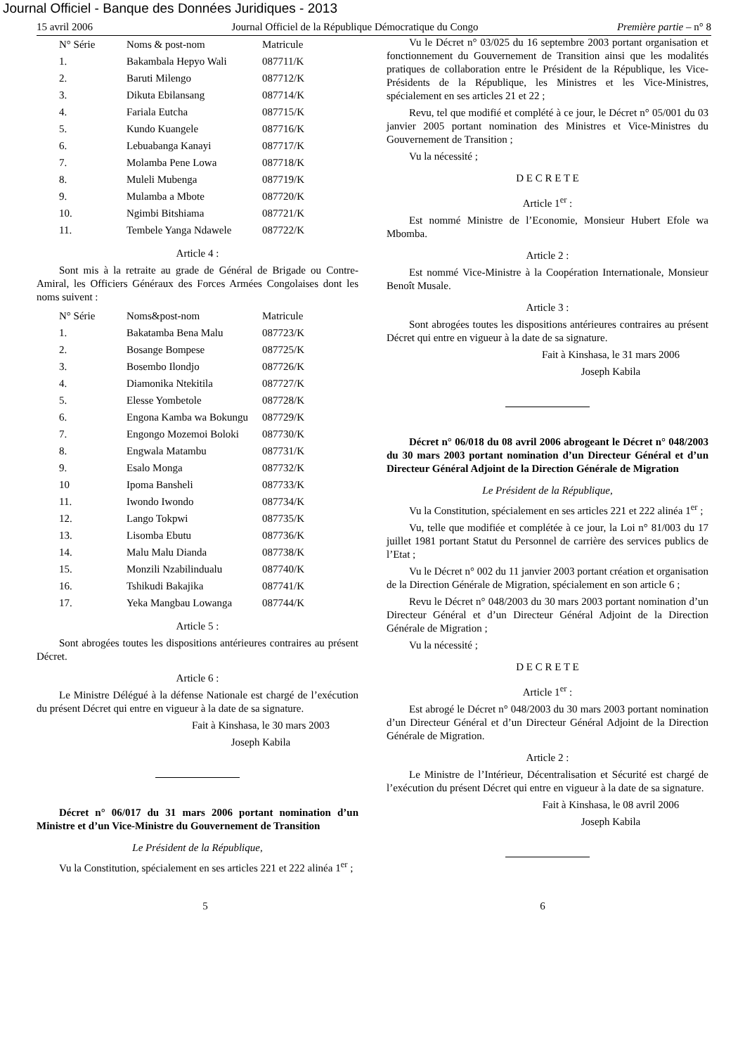Journal Officiel - Banque des Données Juridiques - 2013
15 avril 2006 Journal Officiel de la République Démocratique du Congo Première partie – n° 8
| N° Série | Noms & post-nom | Matricule |
| --- | --- | --- |
| 1. | Bakambala Hepyo Wali | 087711/K |
| 2. | Baruti Milengo | 087712/K |
| 3. | Dikuta Ebilansang | 087714/K |
| 4. | Fariala Eutcha | 087715/K |
| 5. | Kundo Kuangele | 087716/K |
| 6. | Lebuabanga Kanayi | 087717/K |
| 7. | Molamba Pene Lowa | 087718/K |
| 8. | Muleli Mubenga | 087719/K |
| 9. | Mulamba a Mbote | 087720/K |
| 10. | Ngimbi Bitshiama | 087721/K |
| 11. | Tembele Yanga Ndawele | 087722/K |
Article 4 :
Sont mis à la retraite au grade de Général de Brigade ou Contre-Amiral, les Officiers Généraux des Forces Armées Congolaises dont les noms suivent :
| N° Série | Noms&post-nom | Matricule |
| --- | --- | --- |
| 1. | Bakatamba Bena Malu | 087723/K |
| 2. | Bosange Bompese | 087725/K |
| 3. | Bosembo Ilondjo | 087726/K |
| 4. | Diamonika Ntekitila | 087727/K |
| 5. | Elesse Yombetole | 087728/K |
| 6. | Engona Kamba wa Bokungu | 087729/K |
| 7. | Engongo Mozemoi Boloki | 087730/K |
| 8. | Engwala Matambu | 087731/K |
| 9. | Esalo Monga | 087732/K |
| 10 | Ipoma Bansheli | 087733/K |
| 11. | Iwondo Iwondo | 087734/K |
| 12. | Lango Tokpwi | 087735/K |
| 13. | Lisomba Ebutu | 087736/K |
| 14. | Malu Malu Dianda | 087738/K |
| 15. | Monzili Nzabilindualu | 087740/K |
| 16. | Tshikudi Bakajika | 087741/K |
| 17. | Yeka Mangbau Lowanga | 087744/K |
Article 5 :
Sont abrogées toutes les dispositions antérieures contraires au présent Décret.
Article 6 :
Le Ministre Délégué à la défense Nationale est chargé de l’exécution du présent Décret qui entre en vigueur à la date de sa signature.
Fait à Kinshasa, le 30 mars 2003
Joseph Kabila
Décret n° 06/017 du 31 mars 2006 portant nomination d’un Ministre et d’un Vice-Ministre du Gouvernement de Transition
Le Président de la République,
Vu la Constitution, spécialement en ses articles 221 et 222 alinéa 1<sup>er</sup> ;
Vu le Décret n° 03/025 du 16 septembre 2003 portant organisation et fonctionnement du Gouvernement de Transition ainsi que les modalités pratiques de collaboration entre le Président de la République, les Vice-Présidents de la République, les Ministres et les Vice-Ministres, spécialement en ses articles 21 et 22 ;
Revu, tel que modifié et complété à ce jour, le Décret n° 05/001 du 03 janvier 2005 portant nomination des Ministres et Vice-Ministres du Gouvernement de Transition ;
Vu la nécessité ;
D E C R E T E
Article 1<sup>er</sup> :
Est nommé Ministre de l’Economie, Monsieur Hubert Efole wa Mbomba.
Article 2 :
Est nommé Vice-Ministre à la Coopération Internationale, Monsieur Benoît Musale.
Article 3 :
Sont abrogées toutes les dispositions antérieures contraires au présent Décret qui entre en vigueur à la date de sa signature.
Fait à Kinshasa, le 31 mars 2006
Joseph Kabila
Décret n° 06/018 du 08 avril 2006 abrogeant le Décret n° 048/2003 du 30 mars 2003 portant nomination d’un Directeur Général et d’un Directeur Général Adjoint de la Direction Générale de Migration
Le Président de la République,
Vu la Constitution, spécialement en ses articles 221 et 222 alinéa 1<sup>er</sup> ;
Vu, telle que modifiée et complétée à ce jour, la Loi n° 81/003 du 17 juillet 1981 portant Statut du Personnel de carrière des services publics de l’Etat ;
Vu le Décret n° 002 du 11 janvier 2003 portant création et organisation de la Direction Générale de Migration, spécialement en son article 6 ;
Revu le Décret n° 048/2003 du 30 mars 2003 portant nomination d’un Directeur Général et d’un Directeur Général Adjoint de la Direction Générale de Migration ;
Vu la nécessité ;
D E C R E T E
Article 1<sup>er</sup> :
Est abrogé le Décret n° 048/2003 du 30 mars 2003 portant nomination d’un Directeur Général et d’un Directeur Général Adjoint de la Direction Générale de Migration.
Article 2 :
Le Ministre de l’Intérieur, Décentralisation et Sécurité est chargé de l’exécution du présent Décret qui entre en vigueur à la date de sa signature.
Fait à Kinshasa, le 08 avril 2006
Joseph Kabila
5 6